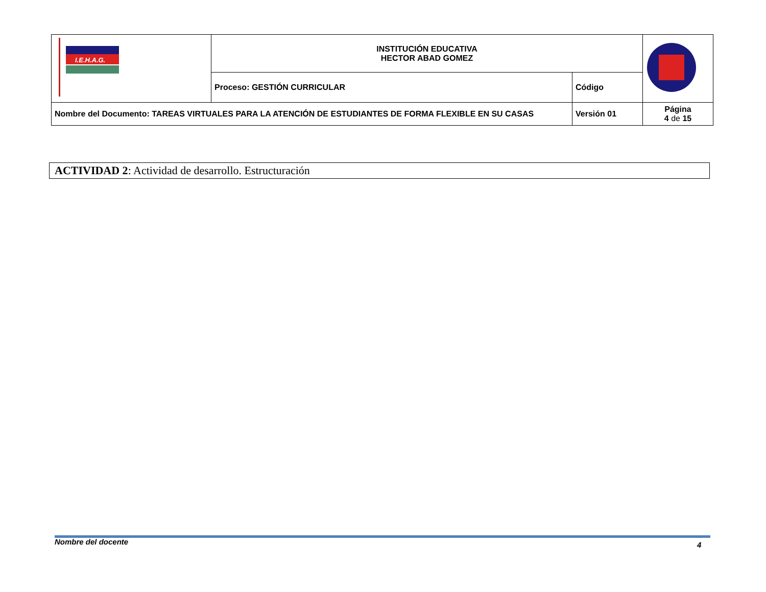| I.E.H.A.G. | INSTITUCIÓN EDUCATIVA HECTOR ABAD GOMEZ | | |
| | Proceso: GESTIÓN CURRICULAR | Código | |
| Nombre del Documento: TAREAS VIRTUALES PARA LA ATENCIÓN DE ESTUDIANTES DE FORMA FLEXIBLE EN SU CASAS | | Versión 01 | Página 4 de 15 |
ACTIVIDAD 2: Actividad de desarrollo. Estructuración
Nombre del docente 4